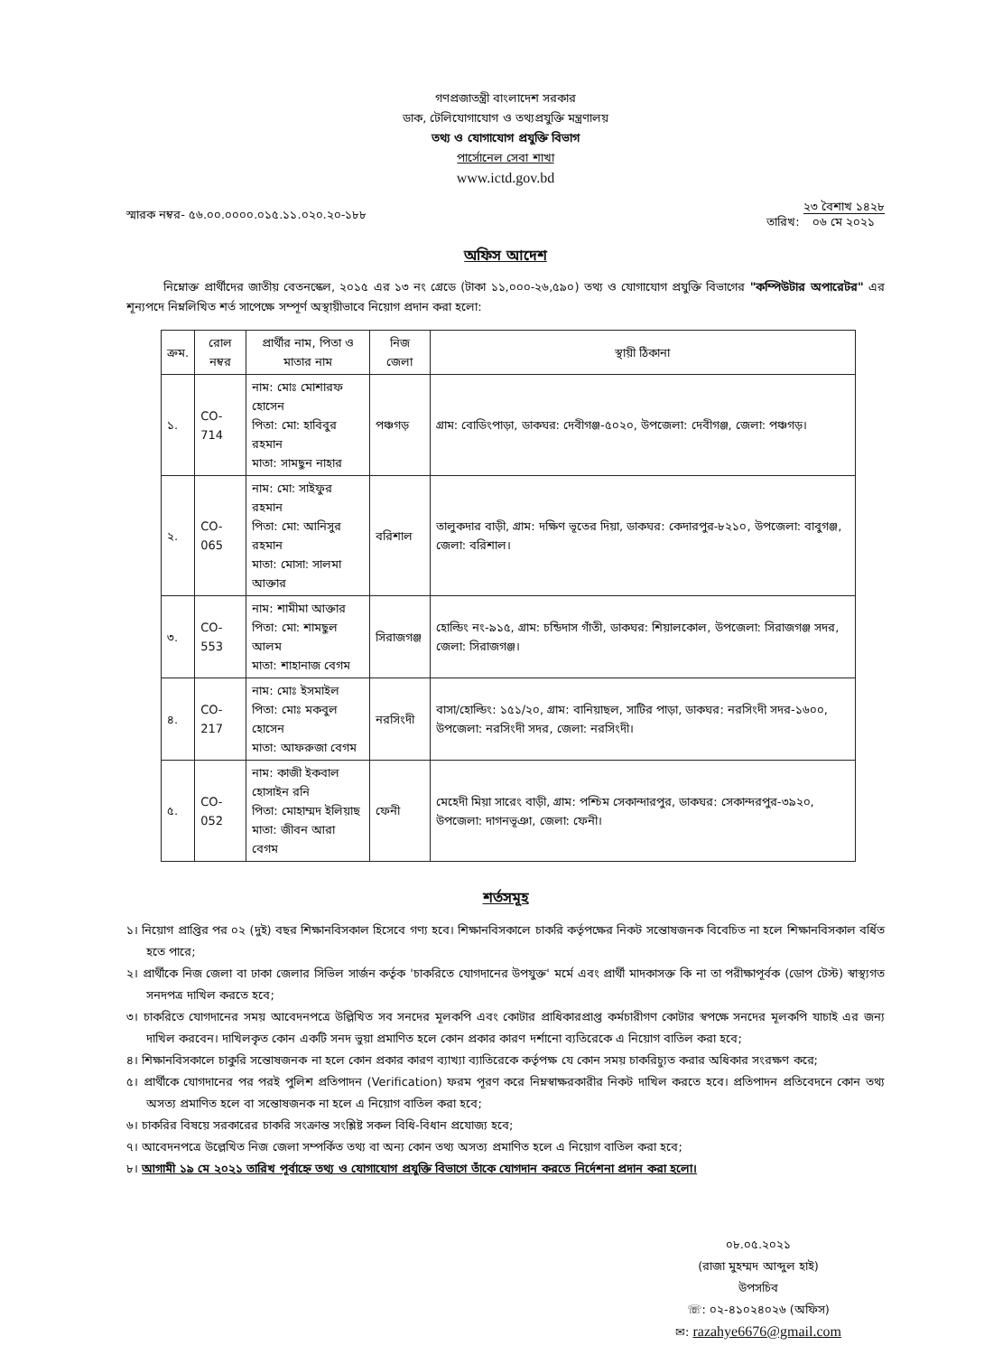গণপ্রজাতন্ত্রী বাংলাদেশ সরকার
ডাক, টেলিযোগাযোগ ও তথ্যপ্রযুক্তি মন্ত্রণালয়
তথ্য ও যোগাযোগ প্রযুক্তি বিভাগ
পার্সোনেল সেবা শাখা
www.ictd.gov.bd
স্মারক নম্বর- ৫৬.০০.০০০০.০১৫.১১.০২০.২০-১৮৮ তারিখ: ২৩ বৈশাখ ১৪২৮
০৬ মে ২০২১
অফিস আদেশ
নিম্নোক্ত প্রার্থীদের জাতীয় বেতনস্কেল, ২০১৫ এর ১৩ নং গ্রেডে (টাকা ১১,০০০-২৬,৫৯০) তথ্য ও যোগাযোগ প্রযুক্তি বিভাগের "কম্পিউটার অপারেটর" এর শূন্যপদে নিম্নলিখিত শর্ত সাপেক্ষে সম্পূর্ণ অস্থায়ীভাবে নিয়োগ প্রদান করা হলো:
| ক্রম. | রোল নম্বর | প্রার্থীর নাম, পিতা ও মাতার নাম | নিজ জেলা | স্থায়ী ঠিকানা |
| --- | --- | --- | --- | --- |
| ১. | CO-714 | নাম: মোঃ মোশারফ হোসেন পিতা: মো: হাবিবুর রহমান মাতা: সামছুন নাহার | পঞ্চগড় | গ্রাম: বোডিংপাড়া, ডাকঘর: দেবীগঞ্জ-৫০২০, উপজেলা: দেবীগঞ্জ, জেলা: পঞ্চগড়। |
| ২. | CO-065 | নাম: মো: সাইফুর রহমান পিতা: মো: আনিসুর রহমান মাতা: মোসা: সালমা আক্তার | বরিশাল | তালুকদার বাড়ী, গ্রাম: দক্ষিণ ভূতের দিয়া, ডাকঘর: কেদারপুর-৮২১০, উপজেলা: বাবুগঞ্জ, জেলা: বরিশাল। |
| ৩. | CO-553 | নাম: শামীমা আক্তার পিতা: মো: শামছুল আলম মাতা: শাহানাজ বেগম | সিরাজগঞ্জ | হোল্ডিং নং-৯১৫, গ্রাম: চন্ডিদাস গাঁতী, ডাকঘর: শিয়ালকোল, উপজেলা: সিরাজগঞ্জ সদর, জেলা: সিরাজগঞ্জ। |
| ৪. | CO-217 | নাম: মোঃ ইসমাইল পিতা: মোঃ মকবুল হোসেন মাতা: আফরুজা বেগম | নরসিংদী | বাসা/হোল্ডিং: ১৫১/২০, গ্রাম: বানিয়াছল, সাটির পাড়া, ডাকঘর: নরসিংদী সদর-১৬০০, উপজেলা: নরসিংদী সদর, জেলা: নরসিংদী। |
| ৫. | CO-052 | নাম: কাজী ইকবাল হোসাইন রনি পিতা: মোহাম্মদ ইলিয়াছ মাতা: জীবন আরা বেগম | ফেনী | মেহেদী মিয়া সারেং বাড়ী, গ্রাম: পশ্চিম সেকান্দারপুর, ডাকঘর: সেকান্দরপুর-৩৯২০, উপজেলা: দাগনভূঞা, জেলা: ফেনী। |
শর্তসমূহ
১। নিয়োগ প্রাপ্তির পর ০২ (দুই) বছর শিক্ষানবিসকাল হিসেবে গণ্য হবে। শিক্ষানবিসকালে চাকরি কর্তৃপক্ষের নিকট সন্তোষজনক বিবেচিত না হলে শিক্ষানবিসকাল বর্ধিত হতে পারে;
২। প্রার্থীকে নিজ জেলা বা ঢাকা জেলার সিভিল সার্জন কর্তৃক 'চাকরিতে যোগদানের উপযুক্ত' মর্মে এবং প্রার্থী মাদকাসক্ত কি না তা পরীক্ষাপূর্বক (ডোপ টেস্ট) স্বাস্থ্যগত সনদপত্র দাখিল করতে হবে;
৩। চাকরিতে যোগদানের সময় আবেদনপত্রে উল্লিখিত সব সনদের মূলকপি এবং কোটার প্রাধিকারপ্রাপ্ত কর্মচারীগণ কোটার স্বপক্ষে সনদের মূলকপি যাচাই এর জন্য দাখিল করবেন। দাখিলকৃত কোন একটি সনদ ভুয়া প্রমাণিত হলে কোন প্রকার কারণ দর্শানো ব্যতিরেকে এ নিয়োগ বাতিল করা হবে;
৪। শিক্ষানবিসকালে চাকুরি সন্তোষজনক না হলে কোন প্রকার কারণ ব্যাখ্যা ব্যাতিরেকে কর্তৃপক্ষ যে কোন সময় চাকরিচ্যুত করার অধিকার সংরক্ষণ করে;
৫। প্রার্থীকে যোগদানের পর পরই পুলিশ প্রতিপাদন (Verification) ফরম পূরণ করে নিম্নস্বাক্ষরকারীর নিকট দাখিল করতে হবে। প্রতিপাদন প্রতিবেদনে কোন তথ্য অসত্য প্রমাণিত হলে বা সন্তোষজনক না হলে এ নিয়োগ বাতিল করা হবে;
৬। চাকরির বিষয়ে সরকারের চাকরি সংক্রান্ত সংশ্লিষ্ট সকল বিধি-বিধান প্রযোজ্য হবে;
৭। আবেদনপত্রে উল্লেখিত নিজ জেলা সম্পর্কিত তথ্য বা অন্য কোন তথ্য অসত্য প্রমাণিত হলে এ নিয়োগ বাতিল করা হবে;
৮। আগামী ১৯ মে ২০২১ তারিখ পূর্বাহ্নে তথ্য ও যোগাযোগ প্রযুক্তি বিভাগে তাঁকে যোগদান করতে নির্দেশনা প্রদান করা হলো।
০৮.০৫.২০২১
(রাজা মুহম্মদ আব্দুল হাই)
উপসচিব
☏: ০২-৪১০২৪০২৬ (অফিস)
✉: razahye6676@gmail.com